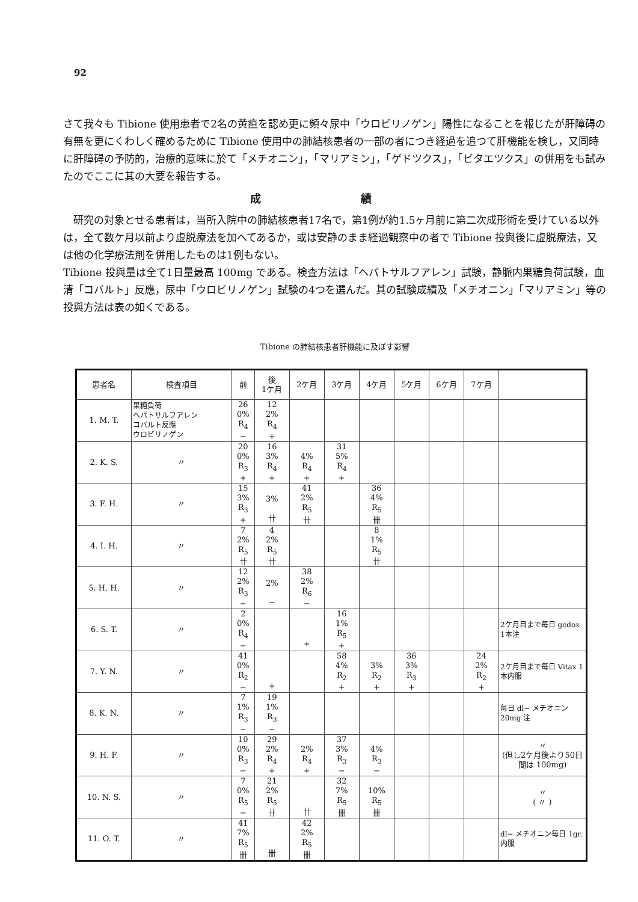92
さて我々も Tibione 使用患者で2名の黄疸を認め更に頻々尿中「ウロビリノゲン」陽性になることを報じたが肝障碍の有無を更にくわしく確めるために Tibione 使用中の肺結核患者の一部の者につき経過を追つて肝機能を検し，又同時に肝障碍の予防的，治療的意味に於て「メチオニン」，「マリアミン」，「ゲドツクス」，「ビタエツクス」の併用をも試みたのでここに其の大要を報告する。
成 績
　研究の対象とせる患者は，当所入院中の肺結核患者17名で，第1例が約1.5ヶ月前に第二次成形術を受けている以外は，全て数ケ月以前より虚脱療法を加へてあるか，或は安静のまま経過観察中の者で Tibione 投與後に虚脱療法，又は他の化学療法剤を併用したものは1例もない。
Tibione 投與量は全て1日量最高 100mg である。検査方法は「ヘパトサルフアレン」試験，静脈内果糖負荷試験，血清「コバルト」反應，尿中「ウロビリノゲン」試験の4つを選んだ。其の試験成績及「メチオニン」「マリアミン」等の投與方法は表の如くである。
Tibione の肺結核患者肝機能に及ぼす影響
| 患者名 | 検査項目 | 前 | 後 1ケ月 | 2ケ月 | 3ケ月 | 4ケ月 | 5ケ月 | 6ケ月 | 7ケ月 | |
| --- | --- | --- | --- | --- | --- | --- | --- | --- | --- | --- |
| 1. M. T. | 果糖負荷 ヘパトサルフアレン コバルト反應 ウロビリノゲン | 26 0% R<sub>4</sub> − | 12 2% R<sub>4</sub> + | | | | | | | |
| 2. K. S. | 〃 | 20 0% R<sub>3</sub> + | 16 3% R<sub>4</sub> + | 4% R<sub>4</sub> + | 31 5% R<sub>4</sub> + | | | | | |
| 3. F. H. | 〃 | 15 3% R<sub>3</sub> + | 3% 卄 | 41 2% R<sub>5</sub> 卄 | | 36 4% R<sub>5</sub> 卌 | | | | |
| 4. I. H. | 〃 | 7 2% R<sub>5</sub> 卄 | 4 2% R<sub>5</sub> 卄 | | | 8 1% R<sub>5</sub> 卄 | | | | |
| 5. H. H. | 〃 | 12 2% R<sub>3</sub> − | 2% − | 38 2% R<sub>6</sub> − | | | | | | |
| 6. S. T. | 〃 | 2 0% R<sub>4</sub> − | | + | 16 1% R<sub>5</sub> + | | | | | 2ケ月目まで毎日 gedox 1本注 |
| 7. Y. N. | 〃 | 41 0% R<sub>2</sub> − | + | | 58 4% R<sub>2</sub> + | 3% R<sub>2</sub> + | 36 3% R<sub>3</sub> + | | 24 2% R<sub>2</sub> + | 2ケ月目まで毎日 Vitax 1本内服 |
| 8. K. N. | 〃 | 7 1% R<sub>3</sub> − | 19 1% R<sub>3</sub> − | | | | | | | 毎日 dl− メチオニン 20mg 注 |
| 9. H. F. | 〃 | 10 0% R<sub>3</sub> − | 29 2% R<sub>4</sub> + | 2% R<sub>4</sub> + | 37 3% R<sub>3</sub> − | 4% R<sub>3</sub> − | | | | 〃 (但し2ケ月後より50日間は 100mg) |
| 10. N. S. | 〃 | 7 0% R<sub>5</sub> − | 21 2% R<sub>5</sub> 卄 | 卄 | 32 7% R<sub>5</sub> 卌 | 10% R<sub>5</sub> 卌 | | | | 〃 ( 〃 ) |
| 11. O. T. | 〃 | 41 7% R<sub>5</sub> 卌 | 卌 | 42 2% R<sub>5</sub> 卌 | | | | | | dl− メチオニン毎日 1gr. 内服 |